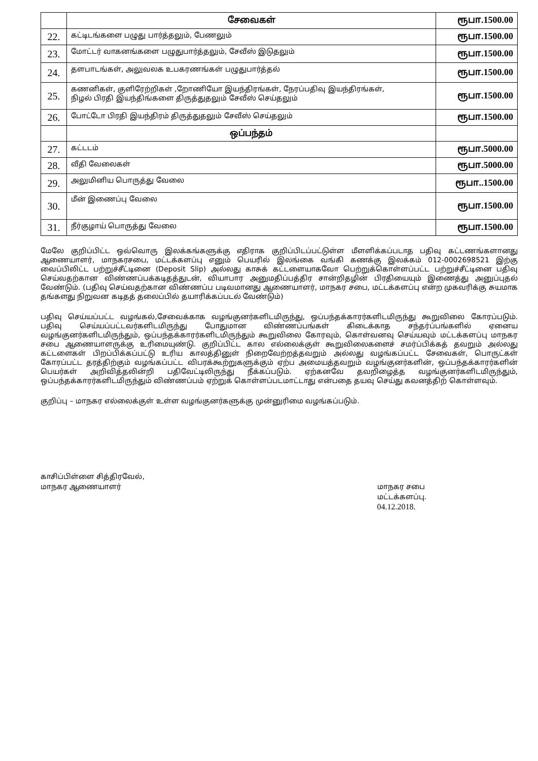| | சேவைகள் | ரூபா.1500.00 |
| 22. | கட்டிடங்களை பழுது பார்த்தலும், பேணலும் | ரூபா.1500.00 |
| 23. | மோட்டர் வாகனங்களை பழுதுபார்த்தலும், சேவீஸ் இடுதலும் | ரூபா.1500.00 |
| 24. | தளபாடங்கள், அலுவலக உபகரணங்கள் பழுதுபார்த்தல் | ரூபா.1500.00 |
| 25. | கணனிகள், குளிரேற்றிகள் ,றோணியோ இயந்திரங்கள், நேரப்பதிவு இயந்திரங்கள், நிழல் பிரதி இயந்திங்களை திருத்துதலும் சேவீஸ் செய்தலும் | ரூபா.1500.00 |
| 26. | போட்டோ பிரதி இயந்திரம் திருத்துதலும் சேவீஸ் செய்தலும் | ரூபா.1500.00 |
| | ஒப்பந்தம் | |
| 27. | கட்டடம் | ரூபா.5000.00 |
| 28. | வீதி வேலைகள் | ரூபா.5000.00 |
| 29. | அலுமினிய பொருத்து வேலை | ரூபா..1500.00 |
| 30. | மீன் இணைப்பு வேலை | ரூபா.1500.00 |
| 31. | நீர்குழாய் பொருத்து வேலை | ரூபா.1500.00 |
மேலே குறிப்பிட்ட ஒவ்வொரு இலக்கங்களுக்கு எதிராக குறிப்பிடப்பட்டுள்ள மீளளிக்கப்படாத பதிவு கட்டணங்களானது ஆணையாளர், மாநகரசபை, மட்டக்களப்பு எனும் பெயரில் இலங்கை வங்கி கணக்கு இலக்கம் 012-0002698521 இற்கு வைப்பிலிட்ட பற்றுச்சீட்டினை (Deposit Slip) அல்லது காசுக் கட்டளையாகவோ பெற்றுக்கொள்ளப்பட்ட பற்றுச்சீட்டினை பதிவு செய்வதற்கான விண்ணப்பக்கடிதத்துடன், வியாபார அனுமதிப்பத்திர சான்றிதழின் பிரதியையும் இணைத்து அனுப்புதல் வேண்டும். (பதிவு செய்வதற்கான விண்ணப்ப படிவமானது ஆணையாளர், மாநகர சபை, மட்டக்களப்பு என்ற முகவரிக்கு சுயமாக தங்களது நிறுவன கடிதத் தலைப்பில் தயாரிக்கப்படல் வேண்டும்)
பதிவு செய்யப்பட்ட வழங்கல்,சேவைக்காக வழங்குனர்களிடமிருந்து, ஒப்பந்தக்காரர்களிடமிருந்து கூறுவிலை கோரப்படும். பதிவு செய்யப்பட்டவர்களிடமிருந்து போதுமான விண்ணப்பங்கள் கிடைக்காத சந்தர்ப்பங்களில் ஏனைய வழங்குனர்களிடமிருந்தும், ஒப்பந்தக்காரர்களிடமிருந்தும் கூறுவிலை கோரவும், கொள்வனவு செய்யவும் மட்டக்களப்பு மாநகர சபை ஆணையாளருக்கு உரிமையுண்டு. குறிப்பிட்ட கால எல்லைக்குள் கூறுவிலைகளைச் சமர்ப்பிக்கத் தவறும் அல்லது கட்டளைகள் பிறப்பிக்கப்பட்டு உரிய காலத்தினுள் நிறைவேற்றத்தவறும் அல்லது வழங்கப்பட்ட சேவைகள், பொருட்கள் கோரப்பட்ட தரத்திற்கும் வழங்கப்பட்ட விபரக்கூற்றுகளுக்கும் ஏற்ப அமையத்தவறும் வழங்குனர்களின், ஒப்பந்தக்காரர்களின் பெயர்கள் அறிவித்தலின்றி பதிவேட்டிலிருந்து நீக்கப்படும். ஏற்கனவே தவறிழைத்த வழங்குனர்களிடமிருந்தும், ஒப்பந்தக்காரர்களிடமிருந்தும் விண்ணப்பம் ஏற்றுக் கொள்ளப்படமாட்டாது என்பதை தயவு செய்து கவனத்திற் கொள்ளவும்.
குறிப்பு – மாநகர எல்லைக்குள் உள்ள வழங்குனர்களுக்கு முன்னுரிமை வழங்கப்படும்.
காசிப்பிள்ளை சித்திரவேல்,
மாநகர ஆணையாளர்
மாநகர சபை
மட்டக்களப்பு.
04.12.2018.